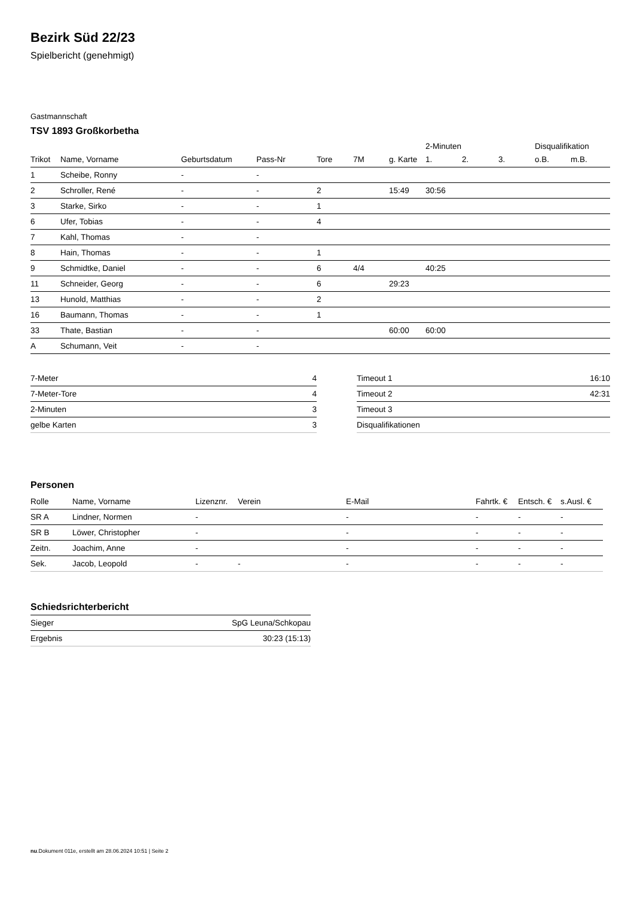Bezirk Süd 22/23
Spielbericht (genehmigt)
Gastmannschaft
TSV 1893 Großkorbetha
| | | | | | | | 2-Minuten | | | Disqualifikation | |
| --- | --- | --- | --- | --- | --- | --- | --- | --- | --- | --- | --- |
| Trikot | Name, Vorname | Geburtsdatum | Pass-Nr | Tore | 7M | g. Karte | 1. | 2. | 3. | o.B. | m.B. |
| 1 | Scheibe, Ronny | - | - | | | | | | | | |
| 2 | Schroller, René | - | - | 2 | | 15:49 | 30:56 | | | | |
| 3 | Starke, Sirko | - | - | 1 | | | | | | | |
| 6 | Ufer, Tobias | - | - | 4 | | | | | | | |
| 7 | Kahl, Thomas | - | - | | | | | | | | |
| 8 | Hain, Thomas | - | - | 1 | | | | | | | |
| 9 | Schmidtke, Daniel | - | - | 6 | 4/4 | | 40:25 | | | | |
| 11 | Schneider, Georg | - | - | 6 | | 29:23 | | | | | |
| 13 | Hunold, Matthias | - | - | 2 | | | | | | | |
| 16 | Baumann, Thomas | - | - | 1 | | | | | | | |
| 33 | Thate, Bastian | - | - | | | 60:00 | 60:00 | | | | |
| A | Schumann, Veit | - | - | | | | | | | | |
| 7-Meter | 4 |
| 7-Meter-Tore | 4 |
| 2-Minuten | 3 |
| gelbe Karten | 3 |
| Timeout 1 | 16:10 |
| Timeout 2 | 42:31 |
| Timeout 3 | |
| Disqualifikationen | |
Personen
| Rolle | Name, Vorname | Lizenznr. | Verein | E-Mail | Fahrtk. € | Entsch. € | s.Ausl. € |
| --- | --- | --- | --- | --- | --- | --- | --- |
| SR A | Lindner, Normen | - | | - | - | - | - |
| SR B | Löwer, Christopher | - | | - | - | - | - |
| Zeitn. | Joachim, Anne | - | | - | - | - | - |
| Sek. | Jacob, Leopold | - | - | - | - | - | - |
Schiedsrichterbericht
| Sieger | SpG Leuna/Schkopau |
| Ergebnis | 30:23 (15:13) |
nu.Dokument 011e, erstellt am 28.06.2024 10:51 | Seite 2